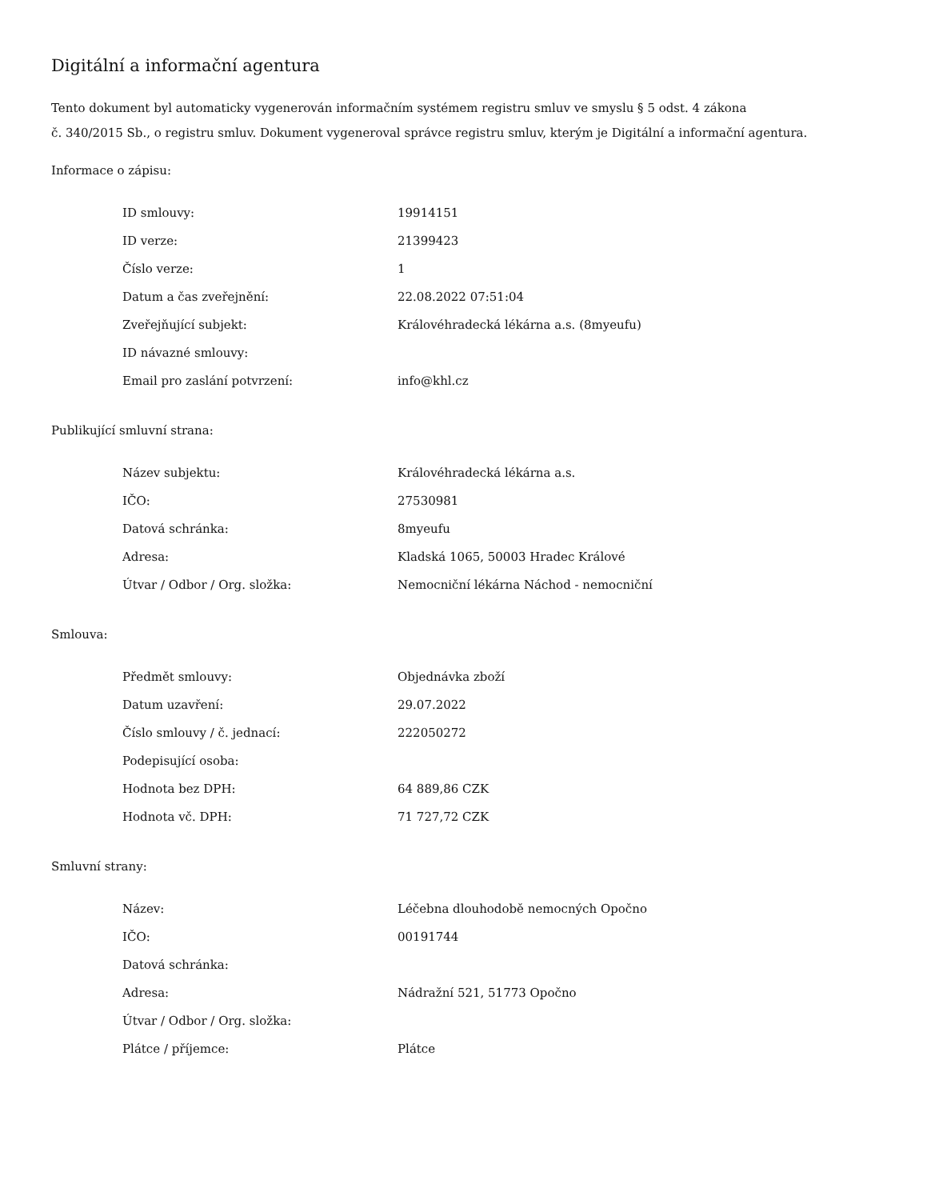Digitální a informační agentura
Tento dokument byl automaticky vygenerován informačním systémem registru smluv ve smyslu § 5 odst. 4 zákona
č. 340/2015 Sb., o registru smluv. Dokument vygeneroval správce registru smluv, kterým je Digitální a informační agentura.
Informace o zápisu:
| ID smlouvy: | 19914151 |
| ID verze: | 21399423 |
| Číslo verze: | 1 |
| Datum a čas zveřejnění: | 22.08.2022 07:51:04 |
| Zveřejňující subjekt: | Královéhradecká lékárna a.s. (8myeufu) |
| ID návazné smlouvy: | |
| Email pro zaslání potvrzení: | info@khl.cz |
Publikující smluvní strana:
| Název subjektu: | Královéhradecká lékárna a.s. |
| IČO: | 27530981 |
| Datová schránka: | 8myeufu |
| Adresa: | Kladská 1065, 50003 Hradec Králové |
| Útvar / Odbor / Org. složka: | Nemocniční lékárna Náchod - nemocniční |
Smlouva:
| Předmět smlouvy: | Objednávka zboží |
| Datum uzavření: | 29.07.2022 |
| Číslo smlouvy / č. jednací: | 222050272 |
| Podepisující osoba: | |
| Hodnota bez DPH: | 64 889,86 CZK |
| Hodnota vč. DPH: | 71 727,72 CZK |
Smluvní strany:
| Název: | Léčebna dlouhodobě nemocných Opočno |
| IČO: | 00191744 |
| Datová schránka: | |
| Adresa: | Nádražní 521, 51773 Opočno |
| Útvar / Odbor / Org. složka: | |
| Plátce / příjemce: | Plátce |